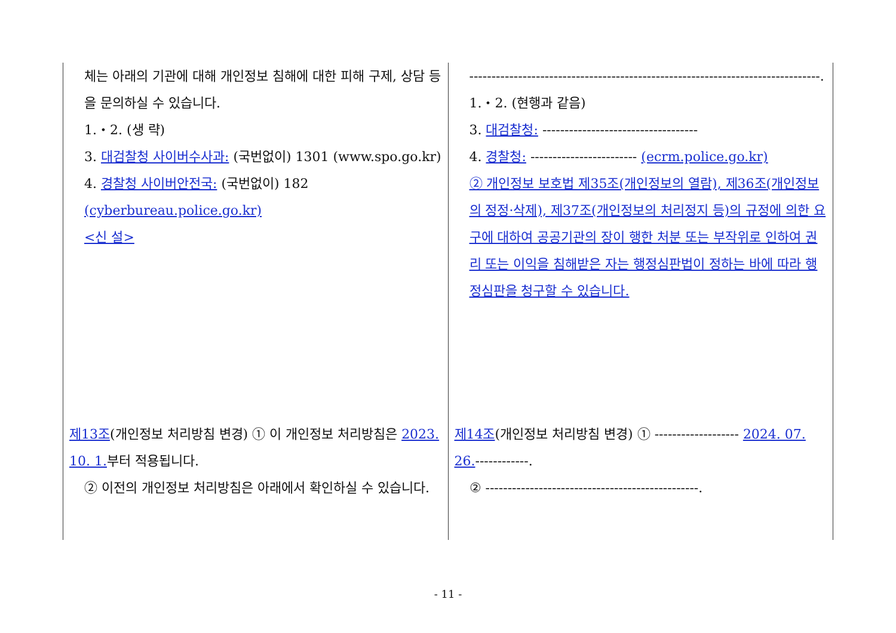| 체는 아래의 기관에 대해 개인정보 침해에 대한 피해 구제, 상담 등을 문의하실 수 있습니다. 1.・2. (생 략) 3. 대검찰청 사이버수사과: (국번없이) 1301 (www.spo.go.kr) 4. 경찰청 사이버안전국: (국번없이) 182 (cyberbureau.police.go.kr) <신 설> | -------------------------------------------------------------------------------. 1.・2. (현행과 같음) 3. 대검찰청: ----------------------------------- 4. 경찰청: ------------------------ (ecrm.police.go.kr) ② 개인정보 보호법 제35조(개인정보의 열람), 제36조(개인정보의 정정·삭제), 제37조(개인정보의 처리정지 등)의 규정에 의한 요구에 대하여 공공기관의 장이 행한 처분 또는 부작위로 인하여 권리 또는 이익을 침해받은 자는 행정심판법이 정하는 바에 따라 행정심판을 청구할 수 있습니다. |
| 제13조 (개인정보 처리방침 변경) ① 이 개인정보 처리방침은 2023. 10. 1. 부터 적용됩니다. ② 이전의 개인정보 처리방침은 아래에서 확인하실 수 있습니다. | 제14조 (개인정보 처리방침 변경) ① ------------------- 2024. 07. 26. ------------. ② ------------------------------------------------. |
- 11 -